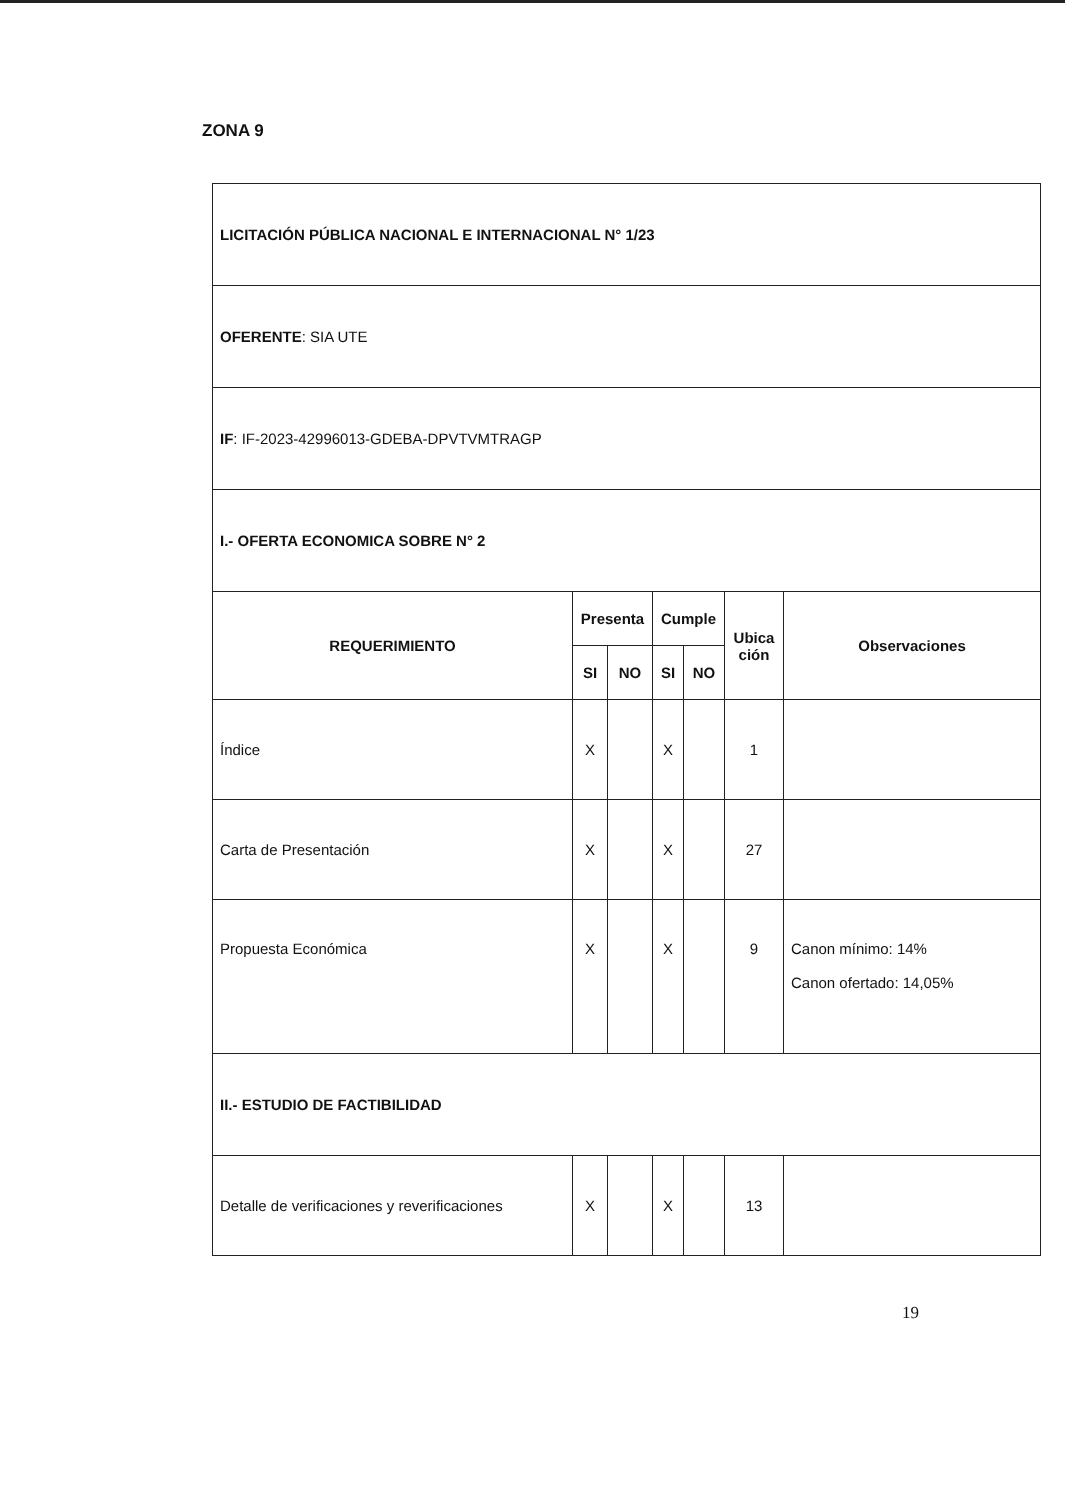ZONA 9
| LICITACIÓN PÚBLICA NACIONAL E INTERNACIONAL N° 1/23 | | | | | | |
| OFERENTE : SIA UTE | | | | | | |
| IF : IF-2023-42996013-GDEBA-DPVTVMTRAGP | | | | | | |
| I.- OFERTA ECONOMICA SOBRE N° 2 | | | | | | |
| REQUERIMIENTO | Presenta | | Cumple | | Ubica ción | Observaciones |
| | SI | NO | SI | NO | | |
| Índice | X | | X | | 1 | |
| Carta de Presentación | X | | X | | 27 | |
| Propuesta Económica | X | | X | | 9 | Canon mínimo: 14% Canon ofertado: 14,05% |
| II.- ESTUDIO DE FACTIBILIDAD | | | | | | |
| Detalle de verificaciones y reverificaciones | X | | X | | 13 | |
19